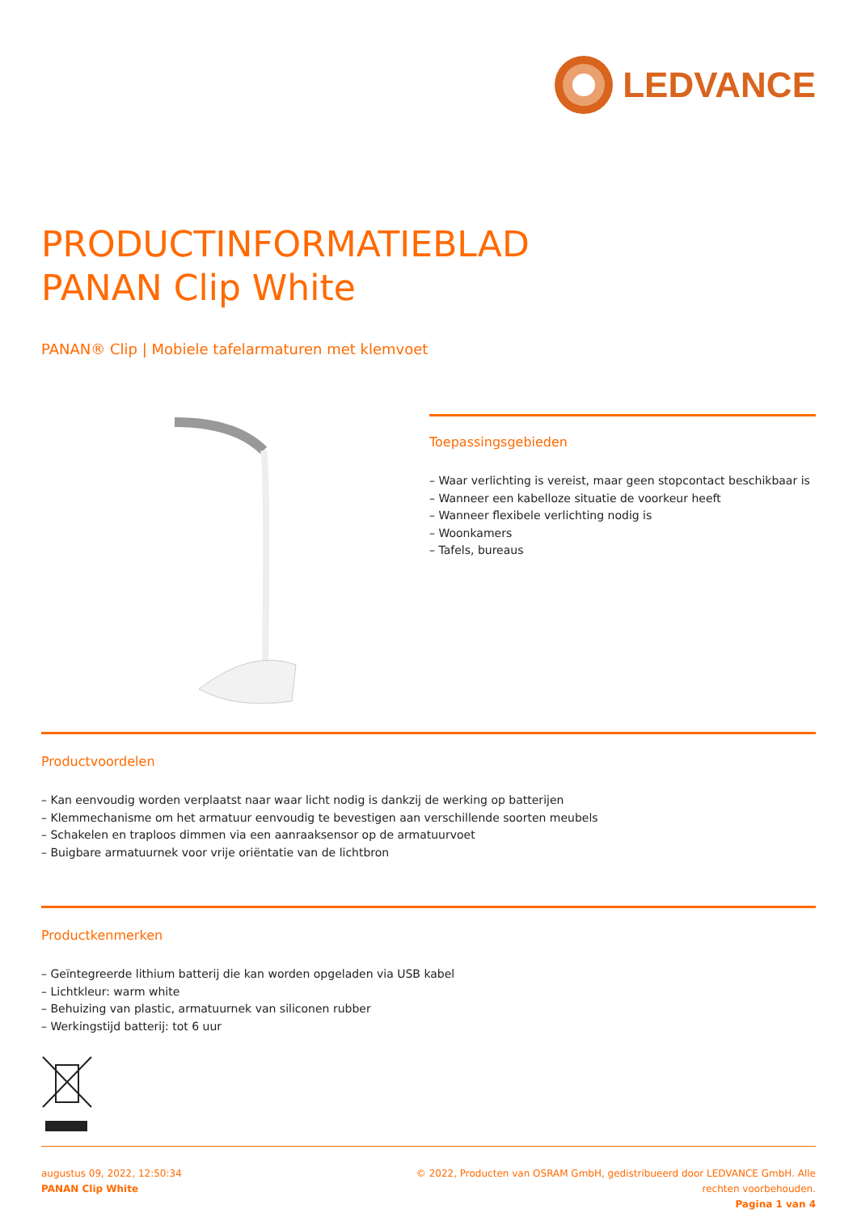LEDVANCE
PRODUCTINFORMATIEBLAD
PANAN Clip White
PANAN® Clip | Mobiele tafelarmaturen met klemvoet
Toepassingsgebieden
– Waar verlichting is vereist, maar geen stopcontact beschikbaar is
– Wanneer een kabelloze situatie de voorkeur heeft
– Wanneer flexibele verlichting nodig is
– Woonkamers
– Tafels, bureaus
Productvoordelen
– Kan eenvoudig worden verplaatst naar waar licht nodig is dankzij de werking op batterijen
– Klemmechanisme om het armatuur eenvoudig te bevestigen aan verschillende soorten meubels
– Schakelen en traploos dimmen via een aanraaksensor op de armatuurvoet
– Buigbare armatuurnek voor vrije oriëntatie van de lichtbron
Productkenmerken
– Geïntegreerde lithium batterij die kan worden opgeladen via USB kabel
– Lichtkleur: warm white
– Behuizing van plastic, armatuurnek van siliconen rubber
– Werkingstijd batterij: tot 6 uur
augustus 09, 2022, 12:50:34
PANAN Clip White
© 2022, Producten van OSRAM GmbH, gedistribueerd door LEDVANCE GmbH. Alle
rechten voorbehouden.
Pagina 1 van 4